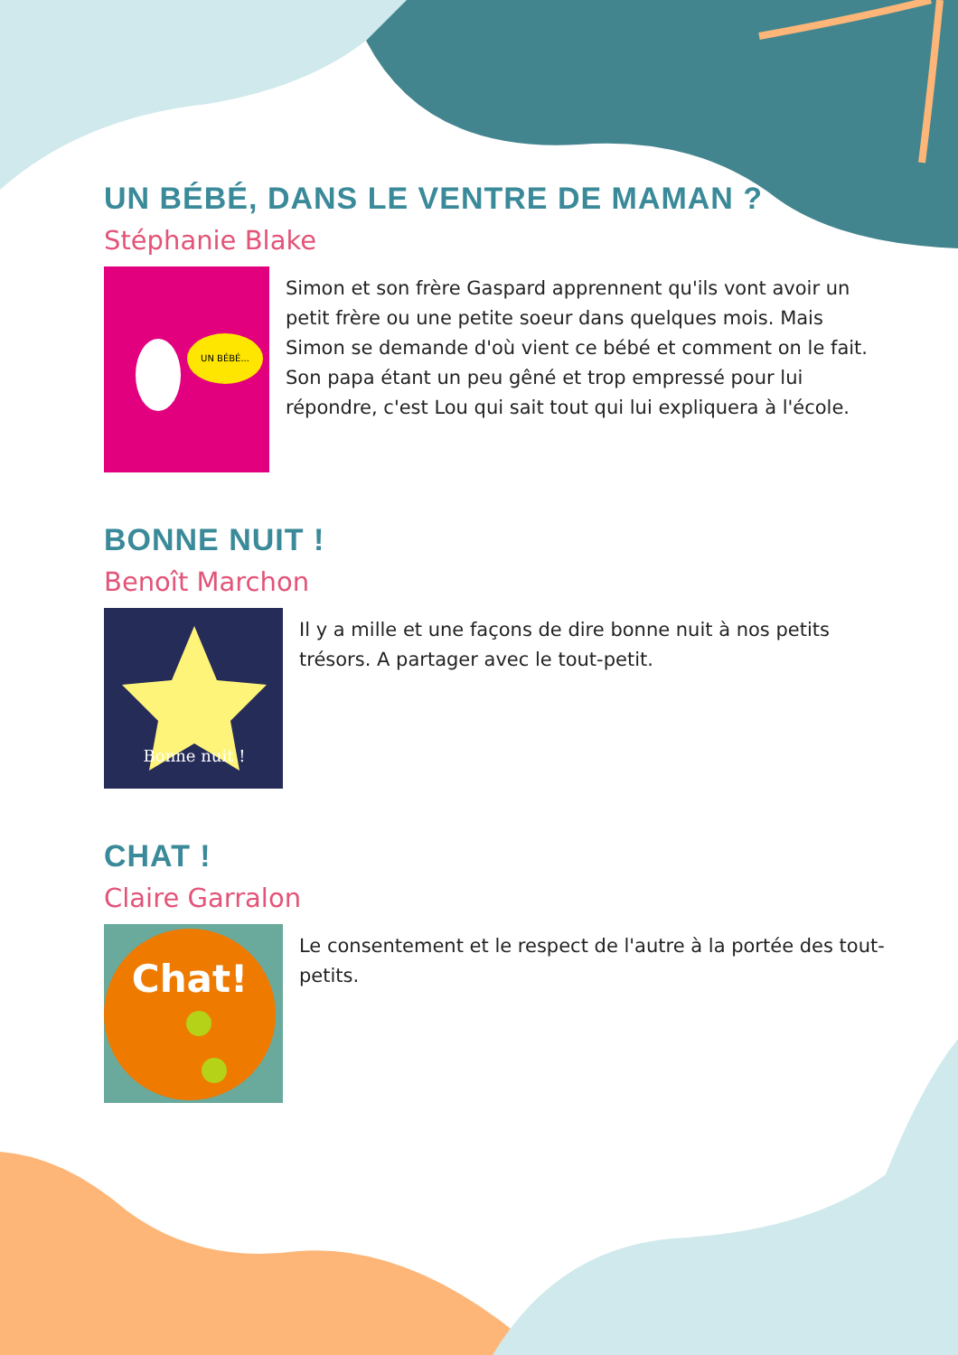UN BÉBÉ, DANS LE VENTRE DE MAMAN ?
Stéphanie Blake
UN BÉBÉ...
Simon et son frère Gaspard apprennent qu'ils vont avoir un petit frère ou une petite soeur dans quelques mois. Mais Simon se demande d'où vient ce bébé et comment on le fait. Son papa étant un peu gêné et trop empressé pour lui répondre, c'est Lou qui sait tout qui lui expliquera à l'école.
BONNE NUIT !
Benoît Marchon
Bonne nuit !
Il y a mille et une façons de dire bonne nuit à nos petits trésors. A partager avec le tout-petit.
CHAT !
Claire Garralon
Chat!
Le consentement et le respect de l'autre à la portée des tout-petits.